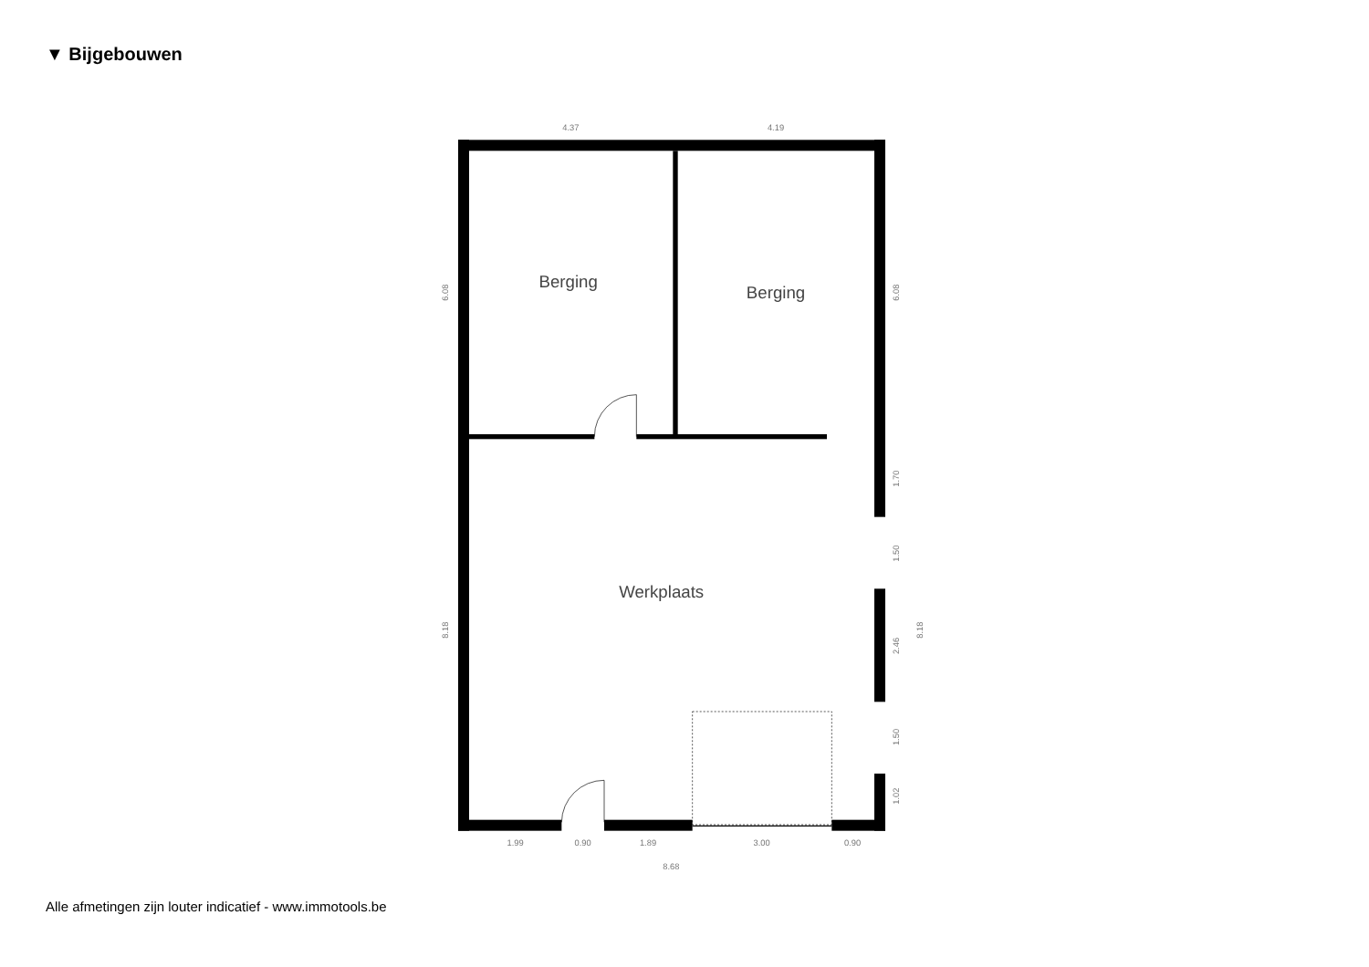▼ Bijgebouwen
Berging
Berging
Werkplaats
4.37
4.19
1.99
0.90
1.89
3.00
0.90
8.68
6.08
8.18
6.08
1.70
1.50
2.46
1.50
1.02
8.18
Alle afmetingen zijn louter indicatief - www.immotools.be